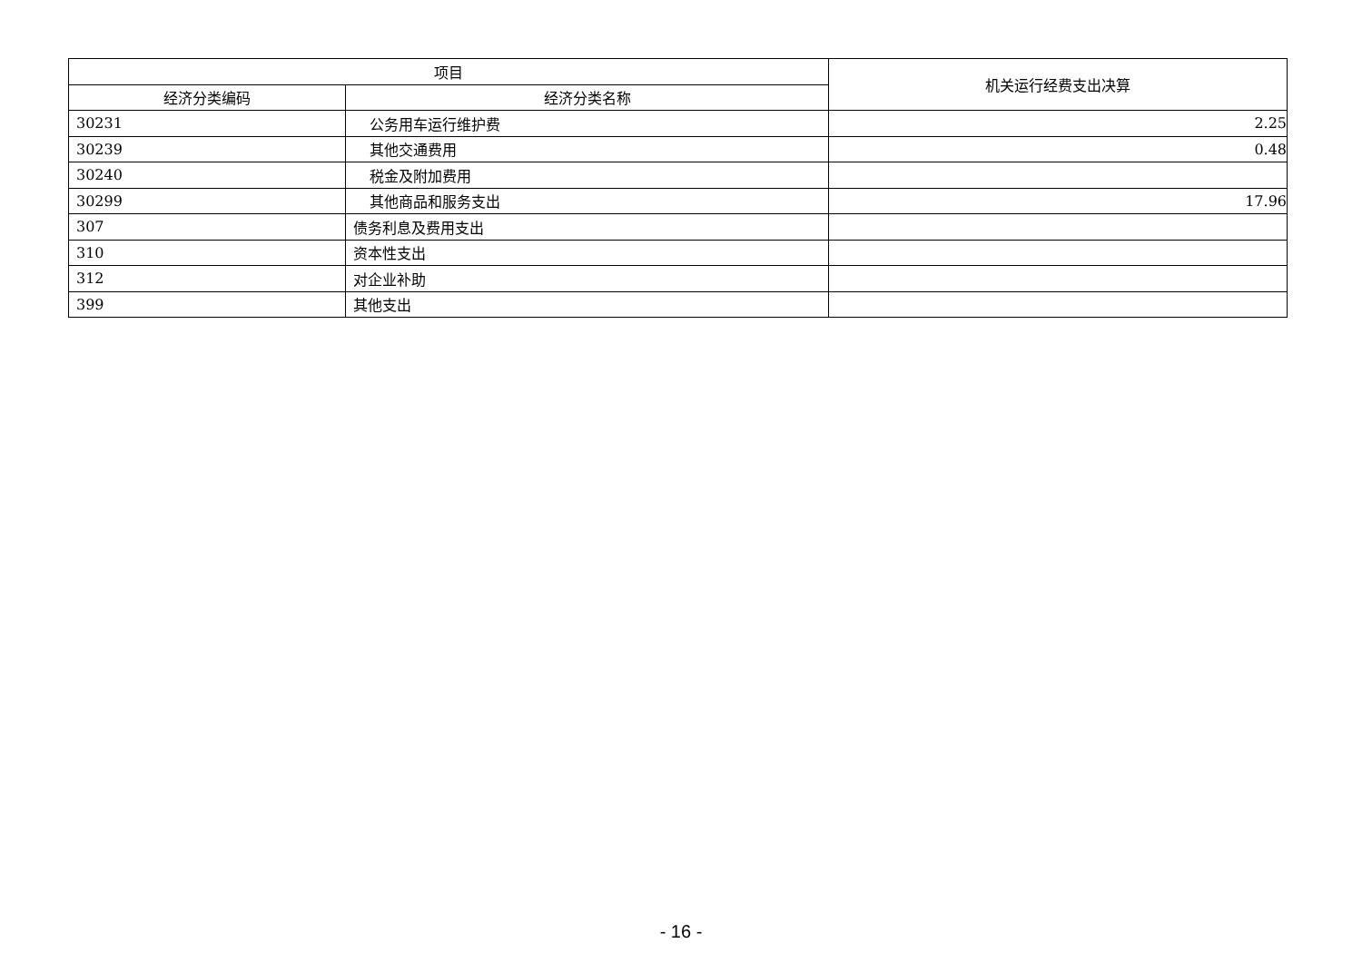| 项目 | | 机关运行经费支出决算 |
| --- | --- | --- |
| 经济分类编码 | 经济分类名称 | |
| 30231 | 公务用车运行维护费 | 2.25 |
| 30239 | 其他交通费用 | 0.48 |
| 30240 | 税金及附加费用 | |
| 30299 | 其他商品和服务支出 | 17.96 |
| 307 | 债务利息及费用支出 | |
| 310 | 资本性支出 | |
| 312 | 对企业补助 | |
| 399 | 其他支出 | |
- 16 -